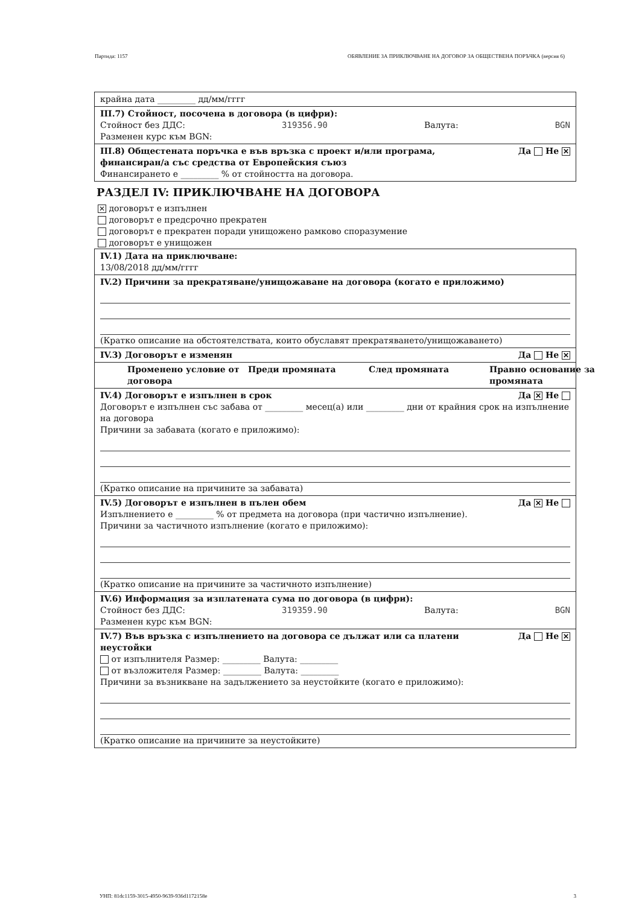Партида: 1157 ОБЯВЛЕНИЕ ЗА ПРИКЛЮЧВАНЕ НА ДОГОВОР ЗА ОБЩЕСТВЕНА ПОРЪЧКА (версия 6)
крайна дата _________ дд/мм/гггг
III.7) Стойност, посочена в договора (в цифри):
Стойност без ДДС: 319356.90 Валута: BGN
Разменен курс към BGN:
III.8) Общестената поръчка е във връзка с проект и/или програма,
финансиран/а със средства от Европейския съюз Да Не ✕
Финансирането е _________ % от стойността на договора.
РАЗДЕЛ IV: ПРИКЛЮЧВАНЕ НА ДОГОВОРА
✕ договорът е изпълнен
договорът е предсрочно прекратен
договорът е прекратен поради унищожено рамково споразумение
договорът е унищожен
IV.1) Дата на приключване:
13/08/2018 дд/мм/гггг
IV.2) Причини за прекратяване/унищожаване на договора (когато е приложимо)
(Кратко описание на обстоятелствата, които обуславят прекратяването/унищожаването)
IV.3) Договорът е изменян Да Не ✕
Променено условие от договора Преди промяната След промяната Правно основание за промяната
IV.4) Договорът е изпълнен в срок Да ✕ Не
Договорът е изпълнен със забава от _________ месец(а) или _________ дни от крайния срок на изпълнение на договора
Причини за забавата (когато е приложимо):
(Кратко описание на причините за забавата)
IV.5) Договорът е изпълнен в пълен обем Да ✕ Не
Изпълнението е _________ % от предмета на договора (при частично изпълнение).
Причини за частичното изпълнение (когато е приложимо):
(Кратко описание на причините за частичното изпълнение)
IV.6) Информация за изплатената сума по договора (в цифри):
Стойност без ДДС: 319359.90 Валута: BGN
Разменен курс към BGN:
IV.7) Във връзка с изпълнението на договора се дължат или са платени
неустойки Да Не ✕
от изпълнителя Размер: _________ Валута: _________
от възложителя Размер: _________ Валута: _________
Причини за възникване на задължението за неустойките (когато е приложимо):
(Кратко описание на причините за неустойките)
УНП: 81dc1159-3015-4950-9639-936d1172158e 3